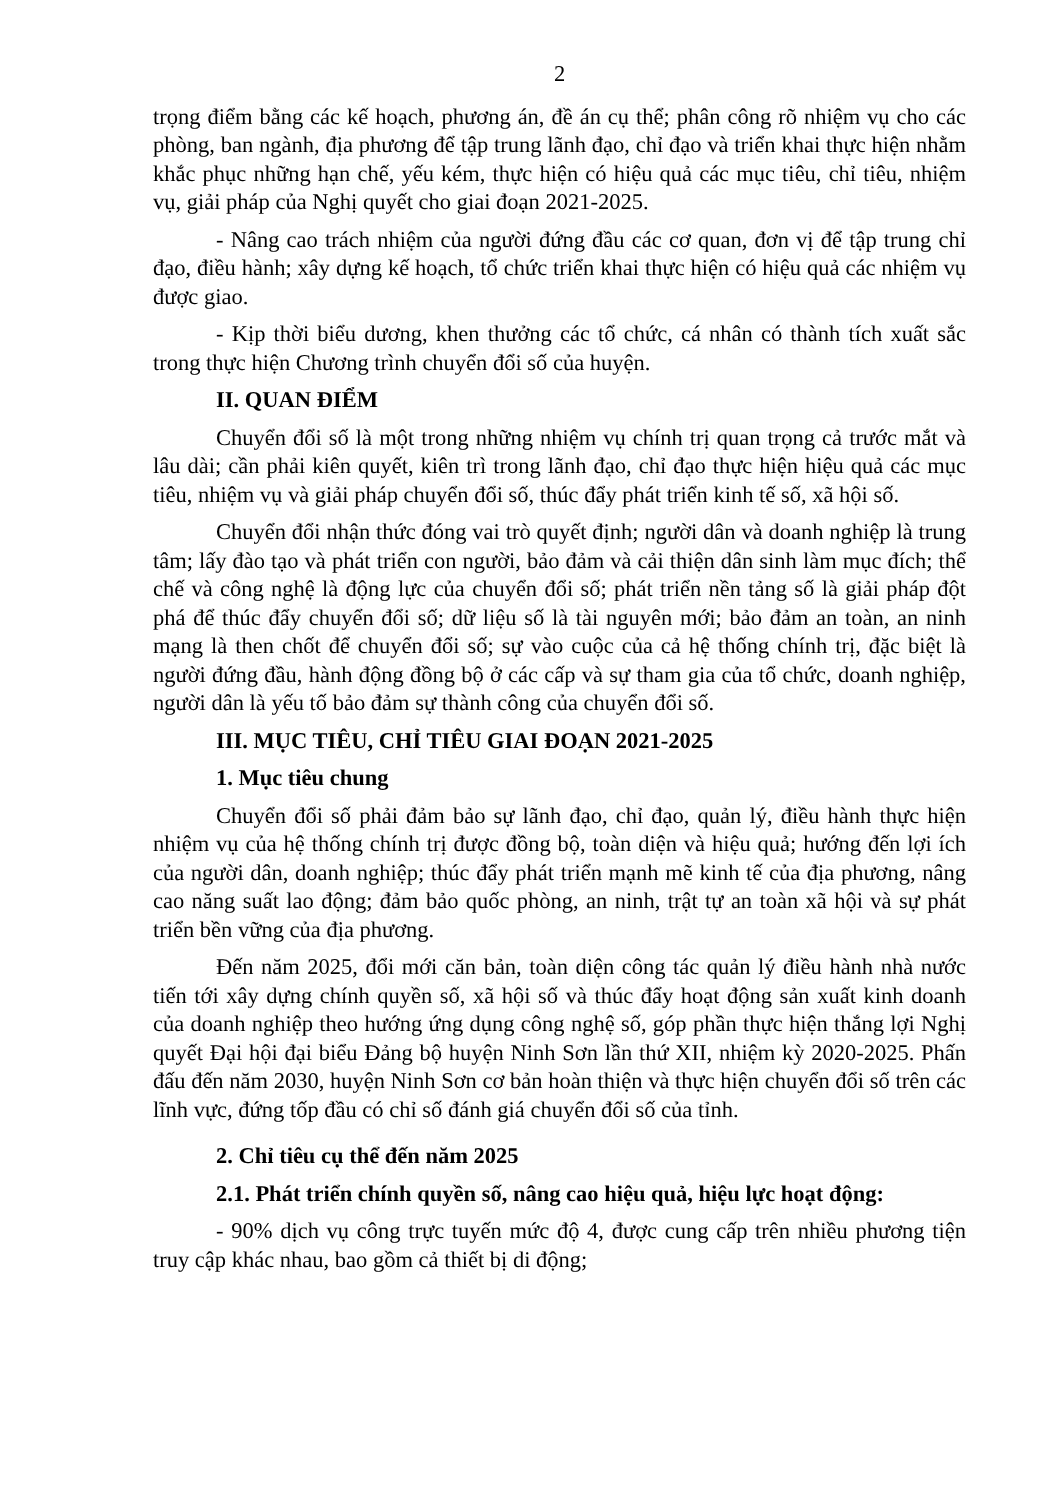2
trọng điểm bằng các kế hoạch, phương án, đề án cụ thể; phân công rõ nhiệm vụ cho các phòng, ban ngành, địa phương để tập trung lãnh đạo, chỉ đạo và triển khai thực hiện nhằm khắc phục những hạn chế, yếu kém, thực hiện có hiệu quả các mục tiêu, chỉ tiêu, nhiệm vụ, giải pháp của Nghị quyết cho giai đoạn 2021-2025.
- Nâng cao trách nhiệm của người đứng đầu các cơ quan, đơn vị để tập trung chỉ đạo, điều hành; xây dựng kế hoạch, tổ chức triển khai thực hiện có hiệu quả các nhiệm vụ được giao.
- Kịp thời biểu dương, khen thưởng các tổ chức, cá nhân có thành tích xuất sắc trong thực hiện Chương trình chuyển đổi số của huyện.
II. QUAN ĐIỂM
Chuyển đổi số là một trong những nhiệm vụ chính trị quan trọng cả trước mắt và lâu dài; cần phải kiên quyết, kiên trì trong lãnh đạo, chỉ đạo thực hiện hiệu quả các mục tiêu, nhiệm vụ và giải pháp chuyển đổi số, thúc đẩy phát triển kinh tế số, xã hội số.
Chuyển đổi nhận thức đóng vai trò quyết định; người dân và doanh nghiệp là trung tâm; lấy đào tạo và phát triển con người, bảo đảm và cải thiện dân sinh làm mục đích; thể chế và công nghệ là động lực của chuyển đổi số; phát triển nền tảng số là giải pháp đột phá để thúc đẩy chuyển đổi số; dữ liệu số là tài nguyên mới; bảo đảm an toàn, an ninh mạng là then chốt để chuyển đổi số; sự vào cuộc của cả hệ thống chính trị, đặc biệt là người đứng đầu, hành động đồng bộ ở các cấp và sự tham gia của tổ chức, doanh nghiệp, người dân là yếu tố bảo đảm sự thành công của chuyển đổi số.
III. MỤC TIÊU, CHỈ TIÊU GIAI ĐOẠN 2021-2025
1. Mục tiêu chung
Chuyển đổi số phải đảm bảo sự lãnh đạo, chỉ đạo, quản lý, điều hành thực hiện nhiệm vụ của hệ thống chính trị được đồng bộ, toàn diện và hiệu quả; hướng đến lợi ích của người dân, doanh nghiệp; thúc đẩy phát triển mạnh mẽ kinh tế của địa phương, nâng cao năng suất lao động; đảm bảo quốc phòng, an ninh, trật tự an toàn xã hội và sự phát triển bền vững của địa phương.
Đến năm 2025, đổi mới căn bản, toàn diện công tác quản lý điều hành nhà nước tiến tới xây dựng chính quyền số, xã hội số và thúc đẩy hoạt động sản xuất kinh doanh của doanh nghiệp theo hướng ứng dụng công nghệ số, góp phần thực hiện thắng lợi Nghị quyết Đại hội đại biểu Đảng bộ huyện Ninh Sơn lần thứ XII, nhiệm kỳ 2020-2025. Phấn đấu đến năm 2030, huyện Ninh Sơn cơ bản hoàn thiện và thực hiện chuyển đổi số trên các lĩnh vực, đứng tốp đầu có chỉ số đánh giá chuyển đổi số của tỉnh.
2. Chỉ tiêu cụ thể đến năm 2025
2.1. Phát triển chính quyền số, nâng cao hiệu quả, hiệu lực hoạt động:
- 90% dịch vụ công trực tuyến mức độ 4, được cung cấp trên nhiều phương tiện truy cập khác nhau, bao gồm cả thiết bị di động;